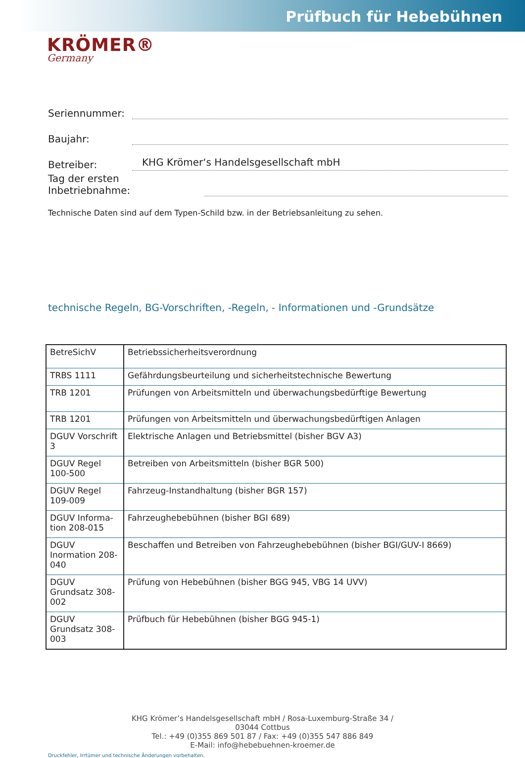Prüfbuch für Hebebühnen
KRÖMER®
Germany
Seriennummer:
Baujahr:
Betreiber: KHG Krömer‘s Handelsgesellschaft mbH
Tag der ersten Inbetriebnahme:
Technische Daten sind auf dem Typen-Schild bzw. in der Betriebsanleitung zu sehen.
technische Regeln, BG-Vorschriften, -Regeln, - Informationen und -Grundsätze
| BetreSichV | Betriebssicherheitsverordnung |
| TRBS 1111 | Gefährdungsbeurteilung und sicherheitstechnische Bewertung |
| TRB 1201 | Prüfungen von Arbeitsmitteln und überwachungsbedürftige Bewertung |
| TRB 1201 | Prüfungen von Arbeitsmitteln und überwachungsbedürftigen Anlagen |
| DGUV Vorschrift 3 | Elektrische Anlagen und Betriebsmittel (bisher BGV A3) |
| DGUV Regel 100-500 | Betreiben von Arbeitsmitteln (bisher BGR 500) |
| DGUV Regel 109-009 | Fahrzeug-Instandhaltung (bisher BGR 157) |
| DGUV Informa-tion 208-015 | Fahrzeughebebühnen (bisher BGI 689) |
| DGUV Inormation 208-040 | Beschaffen und Betreiben von Fahrzeughebebühnen (bisher BGI/GUV-I 8669) |
| DGUV Grundsatz 308-002 | Prüfung von Hebebühnen (bisher BGG 945, VBG 14 UVV) |
| DGUV Grundsatz 308-003 | Prüfbuch für Hebebühnen (bisher BGG 945-1) |
KHG Krömer’s Handelsgesellschaft mbH / Rosa-Luxemburg-Straße 34 /
03044 Cottbus
Tel.: +49 (0)355 869 501 87 / Fax: +49 (0)355 547 886 849
E-Mail: info@hebebuehnen-kroemer.de
Druckfehler, Irrtümer und technische Änderungen vorbehalten.